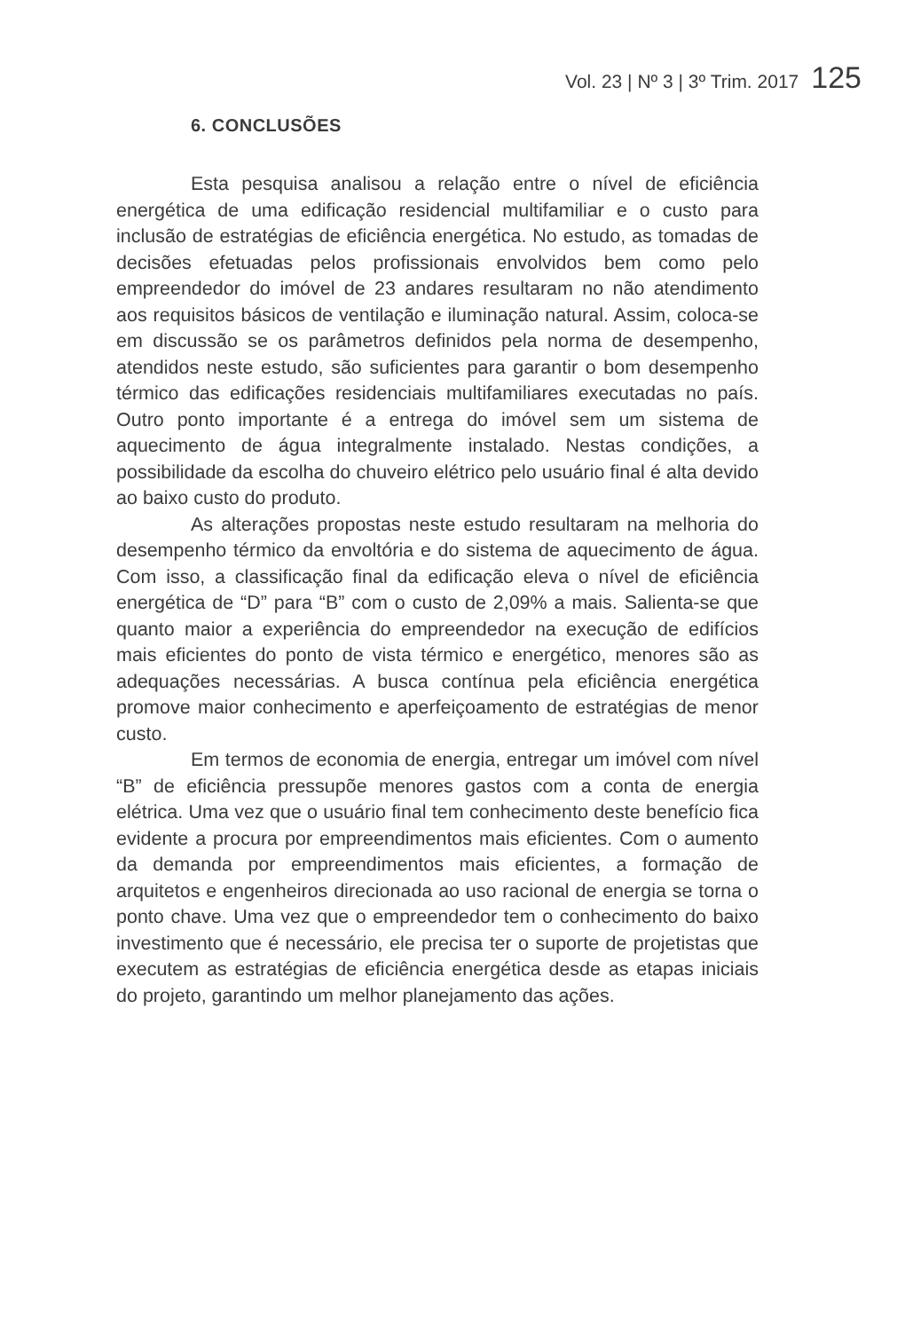Vol. 23 | Nº 3 | 3º Trim. 2017 125
6. CONCLUSÕES
Esta pesquisa analisou a relação entre o nível de eficiência energética de uma edificação residencial multifamiliar e o custo para inclusão de estratégias de eficiência energética. No estudo, as tomadas de decisões efetuadas pelos profissionais envolvidos bem como pelo empreendedor do imóvel de 23 andares resultaram no não atendimento aos requisitos básicos de ventilação e iluminação natural. Assim, coloca-se em discussão se os parâmetros definidos pela norma de desempenho, atendidos neste estudo, são suficientes para garantir o bom desempenho térmico das edificações residenciais multifamiliares executadas no país. Outro ponto importante é a entrega do imóvel sem um sistema de aquecimento de água integralmente instalado. Nestas condições, a possibilidade da escolha do chuveiro elétrico pelo usuário final é alta devido ao baixo custo do produto.
As alterações propostas neste estudo resultaram na melhoria do desempenho térmico da envoltória e do sistema de aquecimento de água. Com isso, a classificação final da edificação eleva o nível de eficiência energética de “D” para “B” com o custo de 2,09% a mais. Salienta-se que quanto maior a experiência do empreendedor na execução de edifícios mais eficientes do ponto de vista térmico e energético, menores são as adequações necessárias. A busca contínua pela eficiência energética promove maior conhecimento e aperfeiçoamento de estratégias de menor custo.
Em termos de economia de energia, entregar um imóvel com nível “B” de eficiência pressupõe menores gastos com a conta de energia elétrica. Uma vez que o usuário final tem conhecimento deste benefício fica evidente a procura por empreendimentos mais eficientes. Com o aumento da demanda por empreendimentos mais eficientes, a formação de arquitetos e engenheiros direcionada ao uso racional de energia se torna o ponto chave. Uma vez que o empreendedor tem o conhecimento do baixo investimento que é necessário, ele precisa ter o suporte de projetistas que executem as estratégias de eficiência energética desde as etapas iniciais do projeto, garantindo um melhor planejamento das ações.